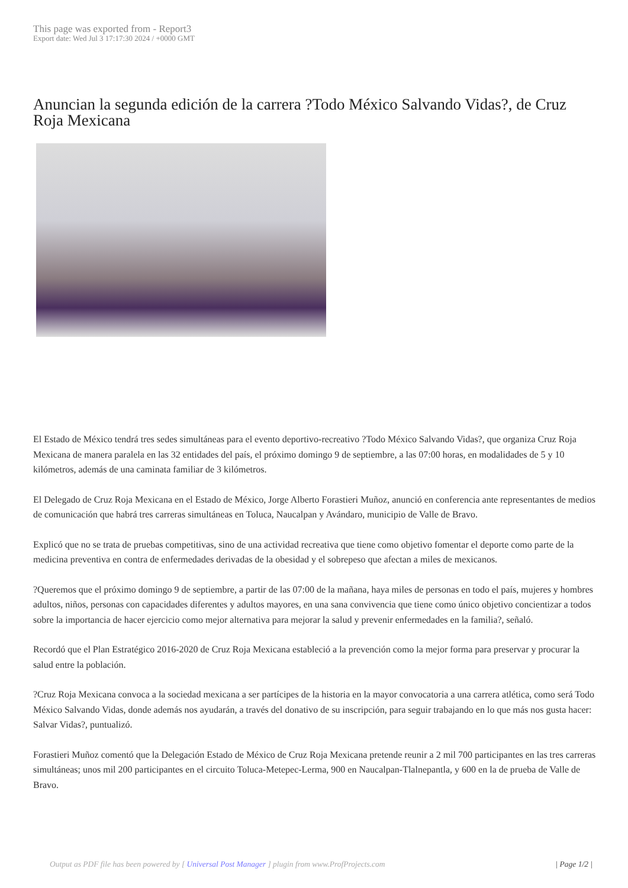This page was exported from - Report3
Export date: Wed Jul 3 17:17:30 2024 / +0000 GMT
Anuncian la segunda edición de la carrera ?Todo México Salvando Vidas?, de Cruz Roja Mexicana
El Estado de México tendrá tres sedes simultáneas para el evento deportivo-recreativo ?Todo México Salvando Vidas?, que organiza Cruz Roja Mexicana de manera paralela en las 32 entidades del país, el próximo domingo 9 de septiembre, a las 07:00 horas, en modalidades de 5 y 10 kilómetros, además de una caminata familiar de 3 kilómetros.
El Delegado de Cruz Roja Mexicana en el Estado de México, Jorge Alberto Forastieri Muñoz, anunció en conferencia ante representantes de medios de comunicación que habrá tres carreras simultáneas en Toluca, Naucalpan y Avándaro, municipio de Valle de Bravo.
Explicó que no se trata de pruebas competitivas, sino de una actividad recreativa que tiene como objetivo fomentar el deporte como parte de la medicina preventiva en contra de enfermedades derivadas de la obesidad y el sobrepeso que afectan a miles de mexicanos.
?Queremos que el próximo domingo 9 de septiembre, a partir de las 07:00 de la mañana, haya miles de personas en todo el país, mujeres y hombres adultos, niños, personas con capacidades diferentes y adultos mayores, en una sana convivencia que tiene como único objetivo concientizar a todos sobre la importancia de hacer ejercicio como mejor alternativa para mejorar la salud y prevenir enfermedades en la familia?, señaló.
Recordó que el Plan Estratégico 2016-2020 de Cruz Roja Mexicana estableció a la prevención como la mejor forma para preservar y procurar la salud entre la población.
?Cruz Roja Mexicana convoca a la sociedad mexicana a ser partícipes de la historia en la mayor convocatoria a una carrera atlética, como será Todo México Salvando Vidas, donde además nos ayudarán, a través del donativo de su inscripción, para seguir trabajando en lo que más nos gusta hacer: Salvar Vidas?, puntualizó.
Forastieri Muñoz comentó que la Delegación Estado de México de Cruz Roja Mexicana pretende reunir a 2 mil 700 participantes en las tres carreras simultáneas; unos mil 200 participantes en el circuito Toluca-Metepec-Lerma, 900 en Naucalpan-Tlalnepantla, y 600 en la de prueba de Valle de Bravo.
Output as PDF file has been powered by [ Universal Post Manager ] plugin from www.ProfProjects.com
| Page 1/2 |